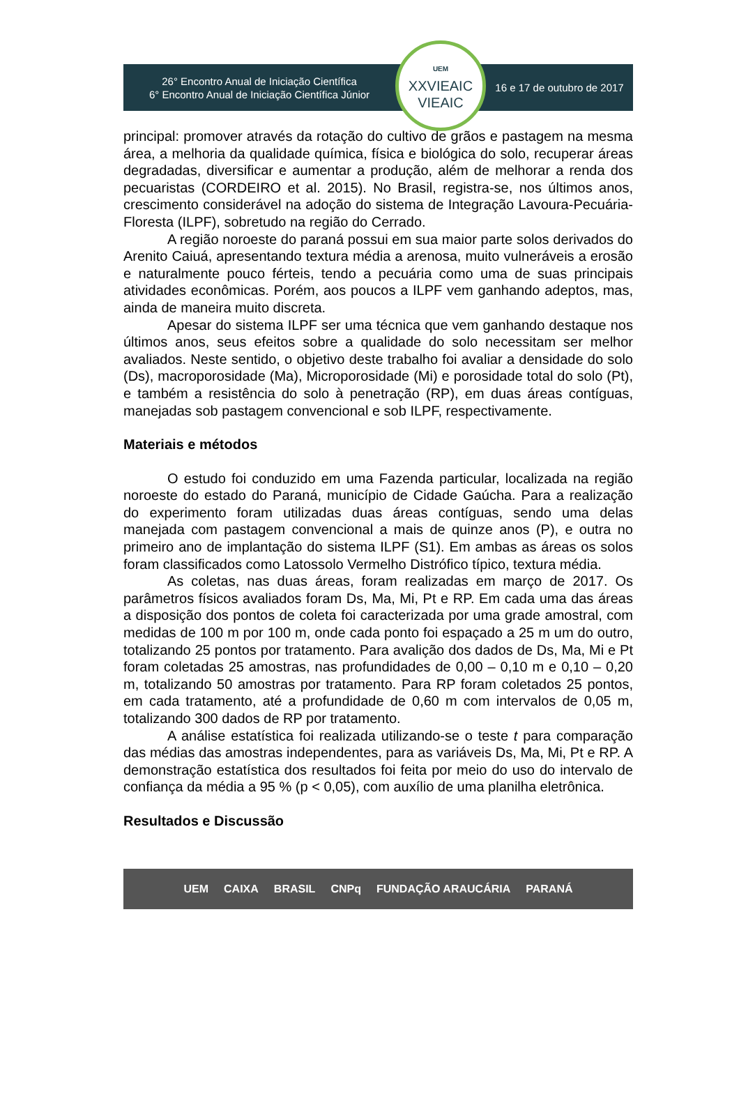26° Encontro Anual de Iniciação Científica
6° Encontro Anual de Iniciação Científica Júnior
UEM
XXVIEAIC
VIEAIC
16 e 17 de outubro de 2017
principal: promover através da rotação do cultivo de grãos e pastagem na mesma área, a melhoria da qualidade química, física e biológica do solo, recuperar áreas degradadas, diversificar e aumentar a produção, além de melhorar a renda dos pecuaristas (CORDEIRO et al. 2015). No Brasil, registra-se, nos últimos anos, crescimento considerável na adoção do sistema de Integração Lavoura-Pecuária-Floresta (ILPF), sobretudo na região do Cerrado.
A região noroeste do paraná possui em sua maior parte solos derivados do Arenito Caiuá, apresentando textura média a arenosa, muito vulneráveis a erosão e naturalmente pouco férteis, tendo a pecuária como uma de suas principais atividades econômicas. Porém, aos poucos a ILPF vem ganhando adeptos, mas, ainda de maneira muito discreta.
Apesar do sistema ILPF ser uma técnica que vem ganhando destaque nos últimos anos, seus efeitos sobre a qualidade do solo necessitam ser melhor avaliados. Neste sentido, o objetivo deste trabalho foi avaliar a densidade do solo (Ds), macroporosidade (Ma), Microporosidade (Mi) e porosidade total do solo (Pt), e também a resistência do solo à penetração (RP), em duas áreas contíguas, manejadas sob pastagem convencional e sob ILPF, respectivamente.
Materiais e métodos
O estudo foi conduzido em uma Fazenda particular, localizada na região noroeste do estado do Paraná, município de Cidade Gaúcha. Para a realização do experimento foram utilizadas duas áreas contíguas, sendo uma delas manejada com pastagem convencional a mais de quinze anos (P), e outra no primeiro ano de implantação do sistema ILPF (S1). Em ambas as áreas os solos foram classificados como Latossolo Vermelho Distrófico típico, textura média.
As coletas, nas duas áreas, foram realizadas em março de 2017. Os parâmetros físicos avaliados foram Ds, Ma, Mi, Pt e RP. Em cada uma das áreas a disposição dos pontos de coleta foi caracterizada por uma grade amostral, com medidas de 100 m por 100 m, onde cada ponto foi espaçado a 25 m um do outro, totalizando 25 pontos por tratamento. Para avalição dos dados de Ds, Ma, Mi e Pt foram coletadas 25 amostras, nas profundidades de 0,00 – 0,10 m e 0,10 – 0,20 m, totalizando 50 amostras por tratamento. Para RP foram coletados 25 pontos, em cada tratamento, até a profundidade de 0,60 m com intervalos de 0,05 m, totalizando 300 dados de RP por tratamento.
A análise estatística foi realizada utilizando-se o teste t para comparação das médias das amostras independentes, para as variáveis Ds, Ma, Mi, Pt e RP. A demonstração estatística dos resultados foi feita por meio do uso do intervalo de confiança da média a 95 % (p < 0,05), com auxílio de uma planilha eletrônica.
Resultados e Discussão
UEM CAIXA BRASIL CNPq FUNDAÇÃO ARAUCÁRIA PARANÁ